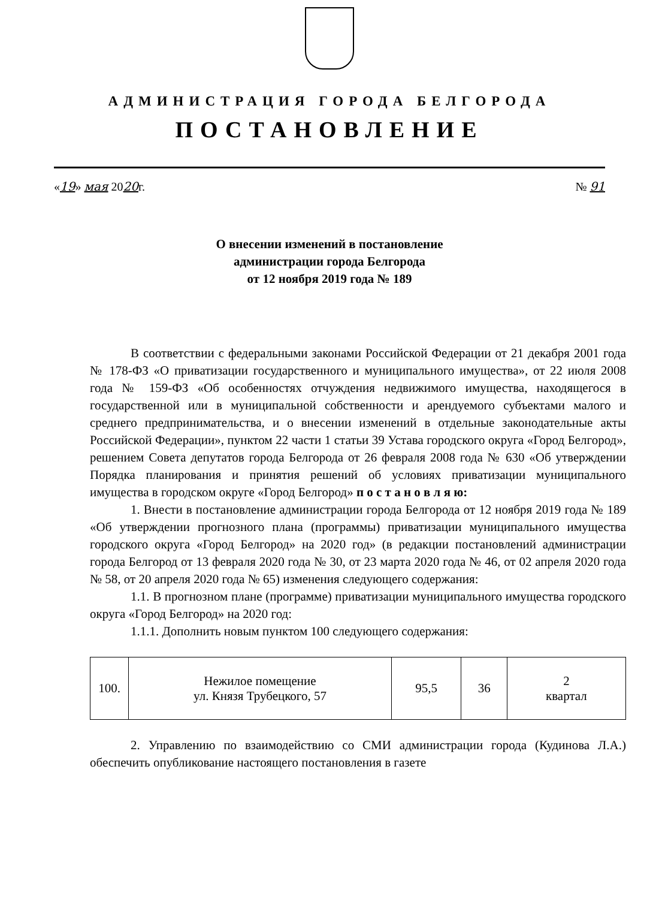АДМИНИСТРАЦИЯ ГОРОДА БЕЛГОРОДА
ПОСТАНОВЛЕНИЕ
«19» мая 2020г. № 91
О внесении изменений в постановление
администрации города Белгорода
от 12 ноября 2019 года № 189
В соответствии с федеральными законами Российской Федерации от 21 декабря 2001 года № 178-ФЗ «О приватизации государственного и муниципального имущества», от 22 июля 2008 года № 159-ФЗ «Об особенностях отчуждения недвижимого имущества, находящегося в государственной или в муниципальной собственности и арендуемого субъектами малого и среднего предпринимательства, и о внесении изменений в отдельные законодательные акты Российской Федерации», пунктом 22 части 1 статьи 39 Устава городского округа «Город Белгород», решением Совета депутатов города Белгорода от 26 февраля 2008 года № 630 «Об утверждении Порядка планирования и принятия решений об условиях приватизации муниципального имущества в городском округе «Город Белгород» п о с т а н о в л я ю:
1. Внести в постановление администрации города Белгорода от 12 ноября 2019 года № 189 «Об утверждении прогнозного плана (программы) приватизации муниципального имущества городского округа «Город Белгород» на 2020 год» (в редакции постановлений администрации города Белгород от 13 февраля 2020 года № 30, от 23 марта 2020 года № 46, от 02 апреля 2020 года № 58, от 20 апреля 2020 года № 65) изменения следующего содержания:
1.1. В прогнозном плане (программе) приватизации муниципального имущества городского округа «Город Белгород» на 2020 год:
1.1.1. Дополнить новым пунктом 100 следующего содержания:
| 100. | Нежилое помещение ул. Князя Трубецкого, 57 | 95,5 | 36 | 2 квартал |
2. Управлению по взаимодействию со СМИ администрации города (Кудинова Л.А.) обеспечить опубликование настоящего постановления в газете